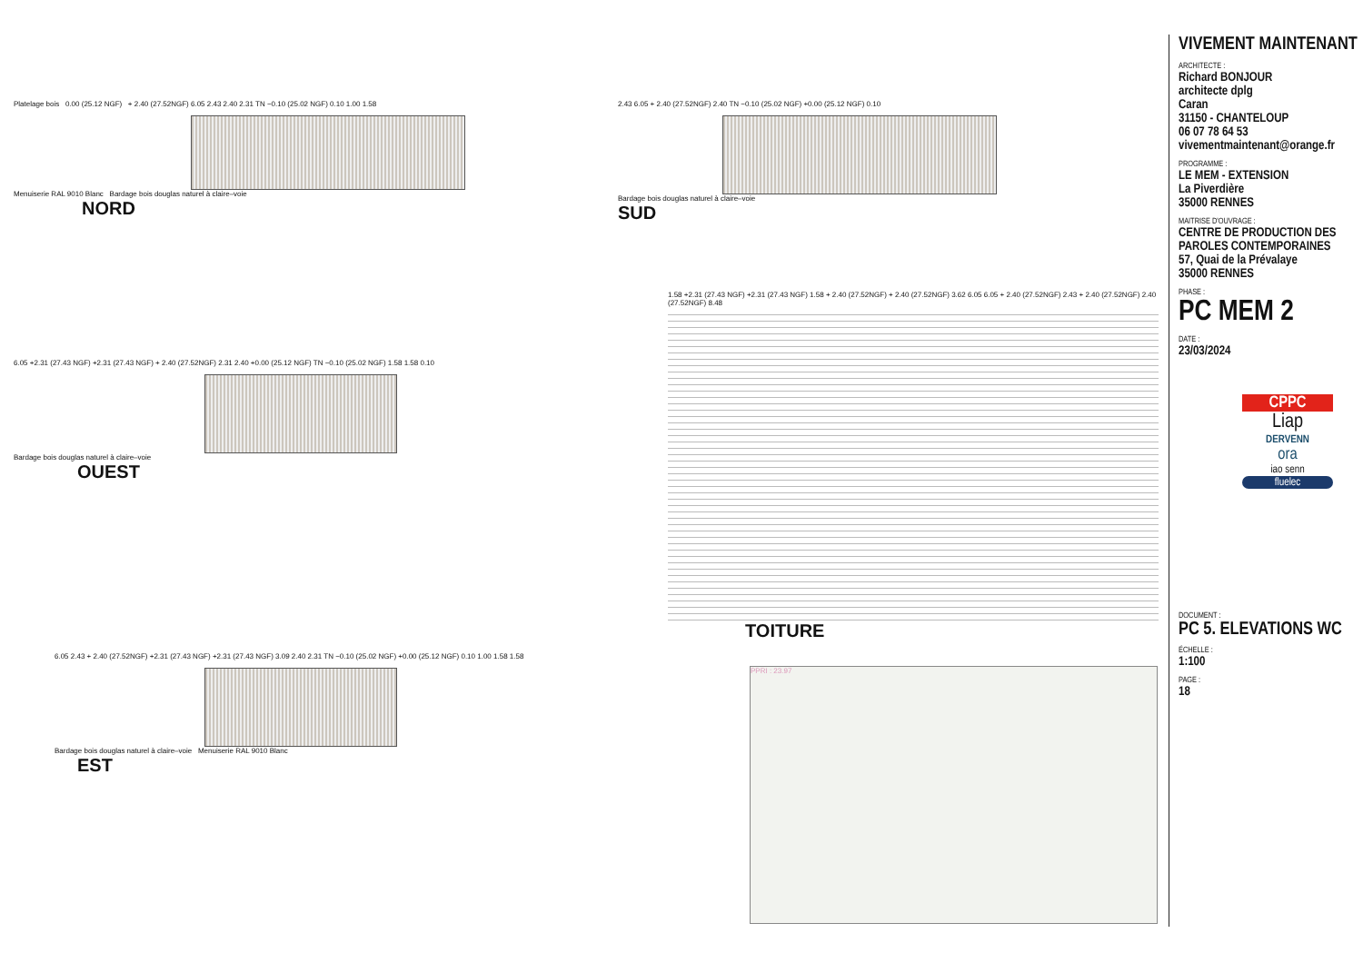Platelage bois 0.00 (25.12 NGF) + 2.40 (27.52NGF) 6.05 2.43 2.40 2.31 TN −0.10 (25.02 NGF) 0.10 1.00 1.58
Menuiserie RAL 9010 Blanc Bardage bois douglas naturel à claire–voie
NORD
2.43 6.05 + 2.40 (27.52NGF) 2.40 TN −0.10 (25.02 NGF) +0.00 (25.12 NGF) 0.10
Bardage bois douglas naturel à claire–voie
SUD
6.05 +2.31 (27.43 NGF) +2.31 (27.43 NGF) + 2.40 (27.52NGF) 2.31 2.40 +0.00 (25.12 NGF) TN −0.10 (25.02 NGF) 1.58 1.58 0.10
Bardage bois douglas naturel à claire–voie
OUEST
6.05 2.43 + 2.40 (27.52NGF) +2.31 (27.43 NGF) +2.31 (27.43 NGF) 3.09 2.40 2.31 TN −0.10 (25.02 NGF) +0.00 (25.12 NGF) 0.10 1.00 1.58 1.58
Bardage bois douglas naturel à claire–voie Menuiserie RAL 9010 Blanc
EST
1.58 +2.31 (27.43 NGF) +2.31 (27.43 NGF) 1.58 + 2.40 (27.52NGF) + 2.40 (27.52NGF) 3.62 6.05 6.05 + 2.40 (27.52NGF) 2.43 + 2.40 (27.52NGF) 2.40 (27.52NGF) 8.48
TOITURE
PPRI : 23.97
VIVEMENT MAINTENANT
ARCHITECTE :
Richard BONJOUR
architecte dplg
Caran
31150 - CHANTELOUP
06 07 78 64 53
vivementmaintenant@orange.fr
PROGRAMME :
LE MEM - EXTENSION
La Piverdière
35000 RENNES
MAITRISE D'OUVRAGE :
CENTRE DE PRODUCTION DES PAROLES CONTEMPORAINES
57, Quai de la Prévalaye
35000 RENNES
PHASE :
PC MEM 2
DATE :
23/03/2024
CPPC
Liap
DERVENN
ora
iao senn
fluelec
DOCUMENT :
PC 5. ELEVATIONS WC
ÉCHELLE :
1:100
PAGE :
18